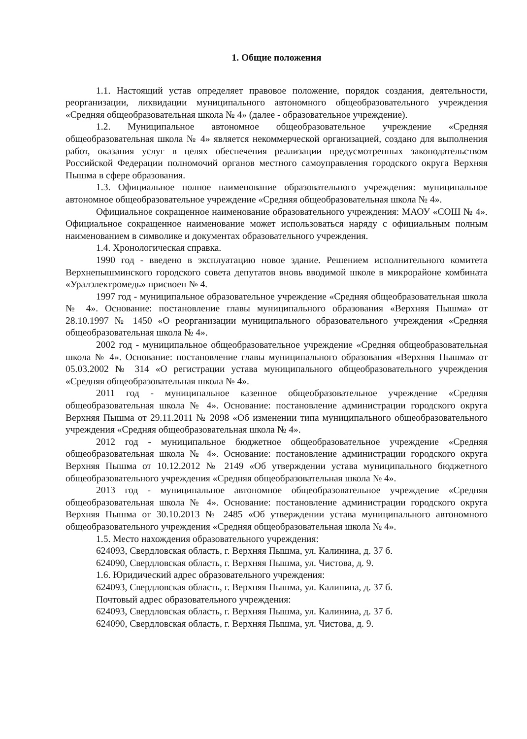1. Общие положения
1.1. Настоящий устав определяет правовое положение, порядок создания, деятельности, реорганизации, ликвидации муниципального автономного общеобразовательного учреждения «Средняя общеобразовательная школа № 4» (далее - образовательное учреждение).
1.2. Муниципальное автономное общеобразовательное учреждение «Средняя общеобразовательная школа № 4» является некоммерческой организацией, создано для выполнения работ, оказания услуг в целях обеспечения реализации предусмотренных законодательством Российской Федерации полномочий органов местного самоуправления городского округа Верхняя Пышма в сфере образования.
1.3. Официальное полное наименование образовательного учреждения: муниципальное автономное общеобразовательное учреждение «Средняя общеобразовательная школа № 4».
Официальное сокращенное наименование образовательного учреждения: МАОУ «СОШ № 4». Официальное сокращенное наименование может использоваться наряду с официальным полным наименованием в символике и документах образовательного учреждения.
1.4. Хронологическая справка.
1990 год - введено в эксплуатацию новое здание. Решением исполнительного комитета Верхнепышминского городского совета депутатов вновь вводимой школе в микрорайоне комбината «Уралэлектромедь» присвоен № 4.
1997 год - муниципальное образовательное учреждение «Средняя общеобразовательная школа № 4». Основание: постановление главы муниципального образования «Верхняя Пышма» от 28.10.1997 № 1450 «О реорганизации муниципального образовательного учреждения «Средняя общеобразовательная школа № 4».
2002 год - муниципальное общеобразовательное учреждение «Средняя общеобразовательная школа № 4». Основание: постановление главы муниципального образования «Верхняя Пышма» от 05.03.2002 № 314 «О регистрации устава муниципального общеобразовательного учреждения «Средняя общеобразовательная школа № 4».
2011 год - муниципальное казенное общеобразовательное учреждение «Средняя общеобразовательная школа № 4». Основание: постановление администрации городского округа Верхняя Пышма от 29.11.2011 № 2098 «Об изменении типа муниципального общеобразовательного учреждения «Средняя общеобразовательная школа № 4».
2012 год - муниципальное бюджетное общеобразовательное учреждение «Средняя общеобразовательная школа № 4». Основание: постановление администрации городского округа Верхняя Пышма от 10.12.2012 № 2149 «Об утверждении устава муниципального бюджетного общеобразовательного учреждения «Средняя общеобразовательная школа № 4».
2013 год - муниципальное автономное общеобразовательное учреждение «Средняя общеобразовательная школа № 4». Основание: постановление администрации городского округа Верхняя Пышма от 30.10.2013 № 2485 «Об утверждении устава муниципального автономного общеобразовательного учреждения «Средняя общеобразовательная школа № 4».
1.5. Место нахождения образовательного учреждения:
624093, Свердловская область, г. Верхняя Пышма, ул. Калинина, д. 37 б.
624090, Свердловская область, г. Верхняя Пышма, ул. Чистова, д. 9.
1.6. Юридический адрес образовательного учреждения:
624093, Свердловская область, г. Верхняя Пышма, ул. Калинина, д. 37 б.
Почтовый адрес образовательного учреждения:
624093, Свердловская область, г. Верхняя Пышма, ул. Калинина, д. 37 б.
624090, Свердловская область, г. Верхняя Пышма, ул. Чистова, д. 9.